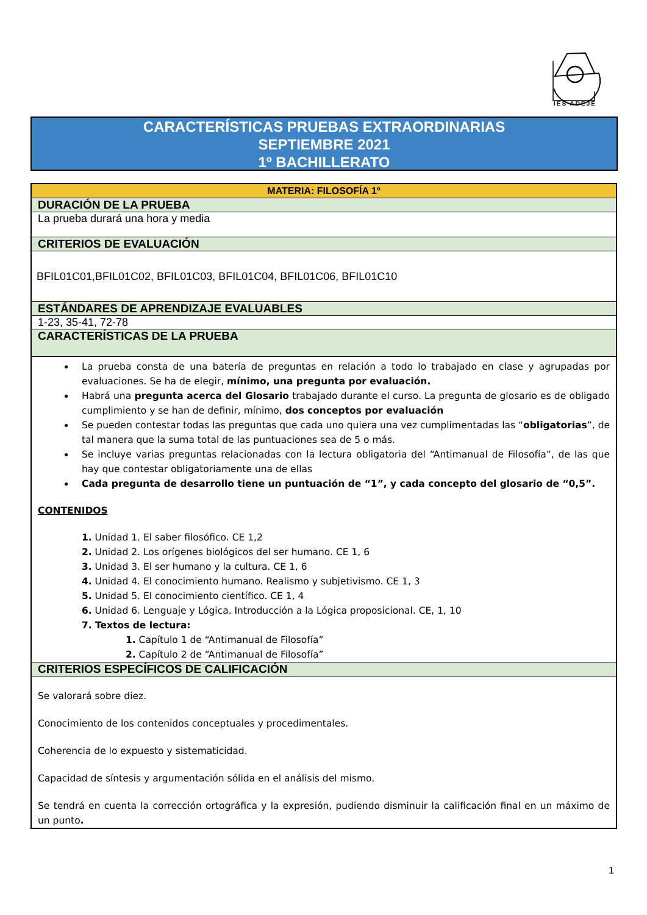IES ADEJE
CARACTERÍSTICAS PRUEBAS EXTRAORDINARIAS
SEPTIEMBRE 2021
1º BACHILLERATO
| MATERIA: FILOSOFÍA 1º |
| DURACIÓN DE LA PRUEBA |
| La prueba durará una hora y media |
| CRITERIOS DE EVALUACIÓN |
| BFIL01C01,BFIL01C02, BFIL01C03, BFIL01C04, BFIL01C06, BFIL01C10 |
| ESTÁNDARES DE APRENDIZAJE EVALUABLES |
| 1-23, 35-41, 72-78 |
| CARACTERÍSTICAS DE LA PRUEBA |
| La prueba consta de una batería de preguntas en relación a todo lo trabajado en clase y agrupadas por evaluaciones. Se ha de elegir, mínimo, una pregunta por evaluación. Habrá una pregunta acerca del Glosario trabajado durante el curso. La pregunta de glosario es de obligado cumplimiento y se han de definir, mínimo, dos conceptos por evaluación Se pueden contestar todas las preguntas que cada uno quiera una vez cumplimentadas las “ obligatorias ”, de tal manera que la suma total de las puntuaciones sea de 5 o más. Se incluye varias preguntas relacionadas con la lectura obligatoria del “Antimanual de Filosofía”, de las que hay que contestar obligatoriamente una de ellas Cada pregunta de desarrollo tiene un puntuación de “1”, y cada concepto del glosario de “0,5”. CONTENIDOS 1. Unidad 1. El saber filosófico. CE 1,2 2. Unidad 2. Los orígenes biológicos del ser humano. CE 1, 6 3. Unidad 3. El ser humano y la cultura. CE 1, 6 4. Unidad 4. El conocimiento humano. Realismo y subjetivismo. CE 1, 3 5. Unidad 5. El conocimiento científico. CE 1, 4 6. Unidad 6. Lenguaje y Lógica. Introducción a la Lógica proposicional. CE, 1, 10 7. Textos de lectura: 1. Capítulo 1 de “Antimanual de Filosofía” 2. Capítulo 2 de “Antimanual de Filosofía” |
| CRITERIOS ESPECÍFICOS DE CALIFICACIÓN |
| Se valorará sobre diez. Conocimiento de los contenidos conceptuales y procedimentales. Coherencia de lo expuesto y sistematicidad. Capacidad de síntesis y argumentación sólida en el análisis del mismo. Se tendrá en cuenta la corrección ortográfica y la expresión, pudiendo disminuir la calificación final en un máximo de un punto . |
1